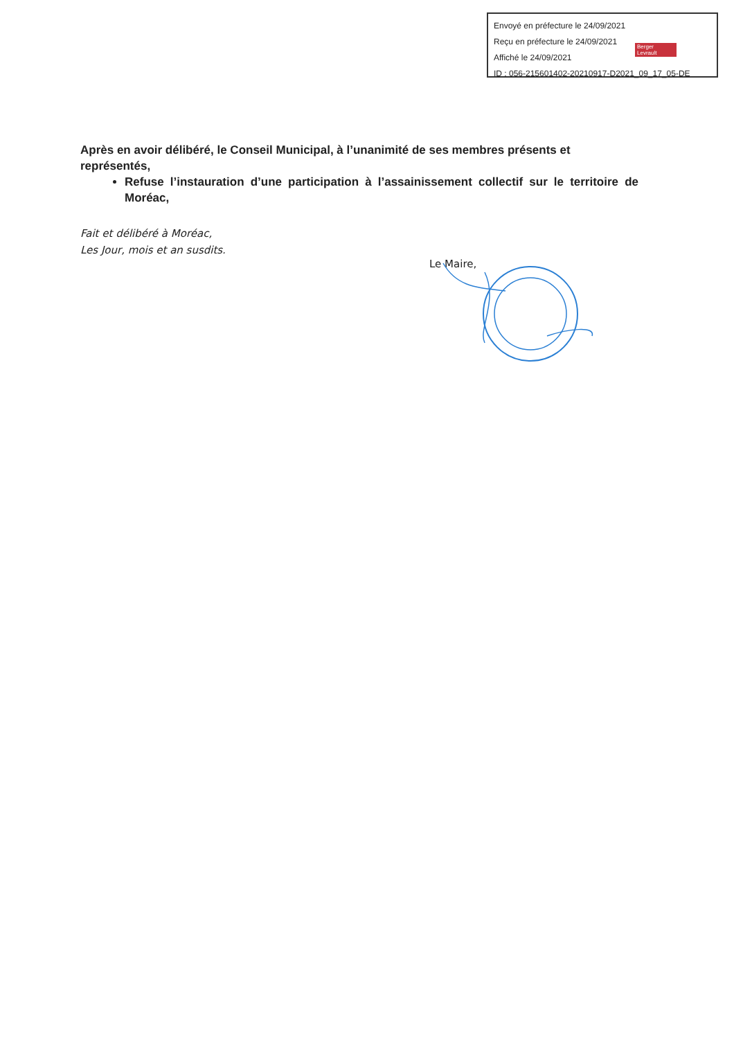Envoyé en préfecture le 24/09/2021
Reçu en préfecture le 24/09/2021
Affiché le 24/09/2021
ID : 056-215601402-20210917-D2021_09_17_05-DE
Berger
Levrault
Après en avoir délibéré, le Conseil Municipal, à l’unanimité de ses membres présents et représentés,
Refuse l’instauration d’une participation à l’assainissement collectif sur le territoire de Moréac,
Fait et délibéré à Moréac,
Les Jour, mois et an susdits.
Le Maire,